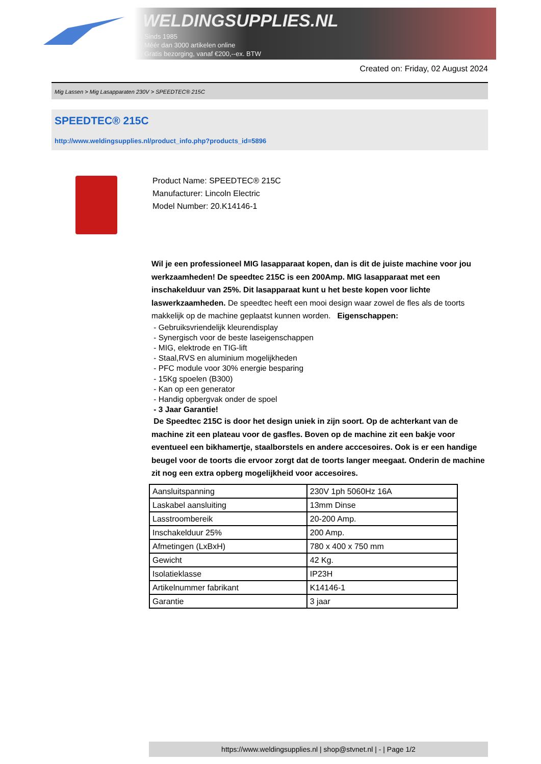WELDINGSUPPLIES.NL
- Sinds 1985
- Méér dan 3000 artikelen online
- Gratis bezorging, vanaf €200,--ex. BTW
Created on: Friday, 02 August 2024
Mig Lassen > Mig Lasapparaten 230V > SPEEDTEC® 215C
SPEEDTEC® 215C
http://www.weldingsupplies.nl/product_info.php?products_id=5896
Product Name: SPEEDTEC® 215C
Manufacturer: Lincoln Electric
Model Number: 20.K14146-1
Wil je een professioneel MIG lasapparaat kopen, dan is dit de juiste machine voor jou werkzaamheden! De speedtec 215C is een 200Amp. MIG lasapparaat met een inschakelduur van 25%. Dit lasapparaat kunt u het beste kopen voor lichte laswerkzaamheden. De speedtec heeft een mooi design waar zowel de fles als de toorts makkelijk op de machine geplaatst kunnen worden. Eigenschappen:
- Gebruiksvriendelijk kleurendisplay
- Synergisch voor de beste laseigenschappen
- MIG, elektrode en TIG-lift
- Staal,RVS en aluminium mogelijkheden
- PFC module voor 30% energie besparing
- 15Kg spoelen (B300)
- Kan op een generator
- Handig opbergvak onder de spoel
- 3 Jaar Garantie!
De Speedtec 215C is door het design uniek in zijn soort. Op de achterkant van de machine zit een plateau voor de gasfles. Boven op de machine zit een bakje voor eventueel een bikhamertje, staalborstels en andere acccesoires. Ook is er een handige beugel voor de toorts die ervoor zorgt dat de toorts langer meegaat. Onderin de machine zit nog een extra opberg mogelijkheid voor accesoires.
| Aansluitspanning | 230V 1ph 5060Hz 16A |
| Laskabel aansluiting | 13mm Dinse |
| Lasstroombereik | 20-200 Amp. |
| Inschakelduur 25% | 200 Amp. |
| Afmetingen (LxBxH) | 780 x 400 x 750 mm |
| Gewicht | 42 Kg. |
| Isolatieklasse | IP23H |
| Artikelnummer fabrikant | K14146-1 |
| Garantie | 3 jaar |
https://www.weldingsupplies.nl | shop@stvnet.nl | - | Page 1/2